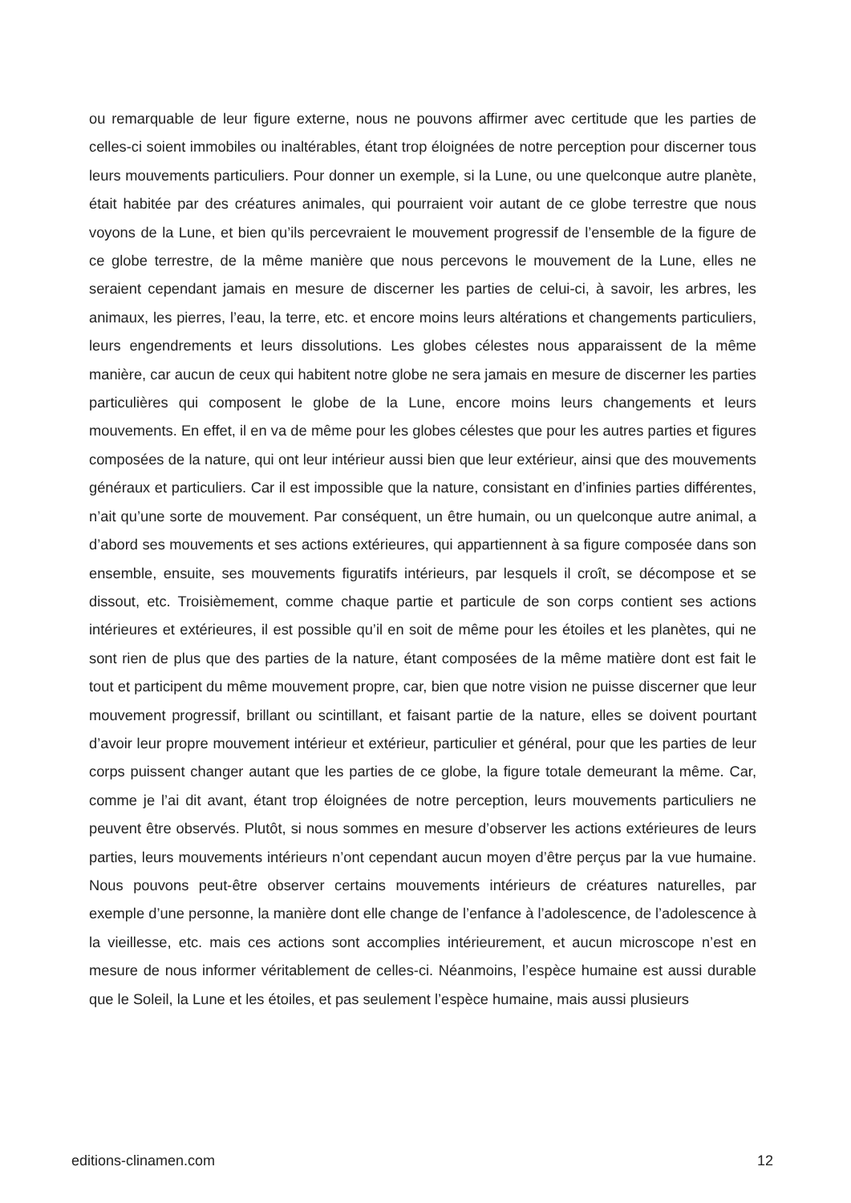ou remarquable de leur figure externe, nous ne pouvons affirmer avec certitude que les parties de celles-ci soient immobiles ou inaltérables, étant trop éloignées de notre perception pour discerner tous leurs mouvements particuliers. Pour donner un exemple, si la Lune, ou une quelconque autre planète, était habitée par des créatures animales, qui pourraient voir autant de ce globe terrestre que nous voyons de la Lune, et bien qu’ils percevraient le mouvement progressif de l’ensemble de la figure de ce globe terrestre, de la même manière que nous percevons le mouvement de la Lune, elles ne seraient cependant jamais en mesure de discerner les parties de celui-ci, à savoir, les arbres, les animaux, les pierres, l’eau, la terre, etc. et encore moins leurs altérations et changements particuliers, leurs engendrements et leurs dissolutions. Les globes célestes nous apparaissent de la même manière, car aucun de ceux qui habitent notre globe ne sera jamais en mesure de discerner les parties particulières qui composent le globe de la Lune, encore moins leurs changements et leurs mouvements. En effet, il en va de même pour les globes célestes que pour les autres parties et figures composées de la nature, qui ont leur intérieur aussi bien que leur extérieur, ainsi que des mouvements généraux et particuliers. Car il est impossible que la nature, consistant en d’infinies parties différentes, n’ait qu’une sorte de mouvement. Par conséquent, un être humain, ou un quelconque autre animal, a d’abord ses mouvements et ses actions extérieures, qui appartiennent à sa figure composée dans son ensemble, ensuite, ses mouvements figuratifs intérieurs, par lesquels il croît, se décompose et se dissout, etc. Troisièmement, comme chaque partie et particule de son corps contient ses actions intérieures et extérieures, il est possible qu’il en soit de même pour les étoiles et les planètes, qui ne sont rien de plus que des parties de la nature, étant composées de la même matière dont est fait le tout et participent du même mouvement propre, car, bien que notre vision ne puisse discerner que leur mouvement progressif, brillant ou scintillant, et faisant partie de la nature, elles se doivent pourtant d’avoir leur propre mouvement intérieur et extérieur, particulier et général, pour que les parties de leur corps puissent changer autant que les parties de ce globe, la figure totale demeurant la même. Car, comme je l’ai dit avant, étant trop éloignées de notre perception, leurs mouvements particuliers ne peuvent être observés. Plutôt, si nous sommes en mesure d’observer les actions extérieures de leurs parties, leurs mouvements intérieurs n’ont cependant aucun moyen d’être perçus par la vue humaine. Nous pouvons peut-être observer certains mouvements intérieurs de créatures naturelles, par exemple d’une personne, la manière dont elle change de l’enfance à l’adolescence, de l’adolescence à la vieillesse, etc. mais ces actions sont accomplies intérieurement, et aucun microscope n’est en mesure de nous informer véritablement de celles-ci. Néanmoins, l’espèce humaine est aussi durable que le Soleil, la Lune et les étoiles, et pas seulement l’espèce humaine, mais aussi plusieurs
editions-clinamen.com 12